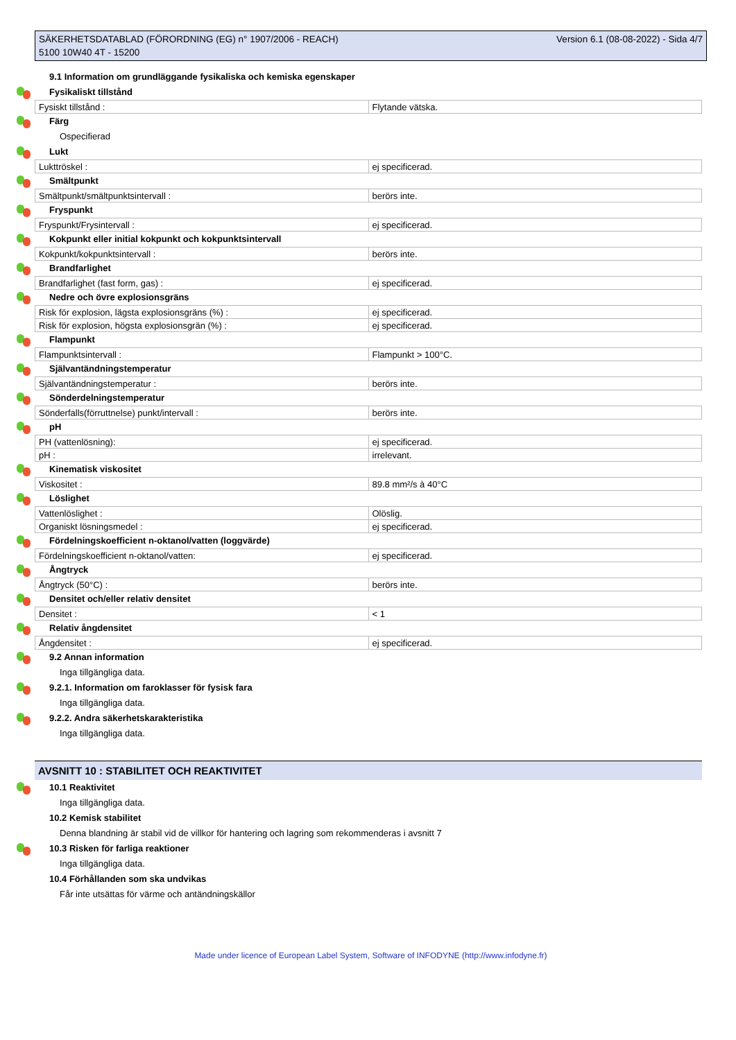SÄKERHETSDATABLAD (FÖRORDNING (EG) n° 1907/2006 - REACH)
5100 10W40 4T - 15200
Version 6.1 (08-08-2022) - Sida 4/7
9.1 Information om grundläggande fysikaliska och kemiska egenskaper
Fysikaliskt tillstånd
| Fysiskt tillstånd : | Flytande vätska. |
Färg
Ospecifierad
Lukt
| Lukttröskel : | ej specificerad. |
Smältpunkt
| Smältpunkt/smältpunktsintervall : | berörs inte. |
Fryspunkt
| Fryspunkt/Frysintervall : | ej specificerad. |
Kokpunkt eller initial kokpunkt och kokpunktsintervall
| Kokpunkt/kokpunktsintervall : | berörs inte. |
Brandfarlighet
| Brandfarlighet (fast form, gas) : | ej specificerad. |
Nedre och övre explosionsgräns
| Risk för explosion, lägsta explosionsgräns (%) : | ej specificerad. |
| Risk för explosion, högsta explosionsgrän (%) : | ej specificerad. |
Flampunkt
| Flampunktsintervall : | Flampunkt > 100°C. |
Självantändningstemperatur
| Självantändningstemperatur : | berörs inte. |
Sönderdelningstemperatur
| Sönderfalls(förruttnelse) punkt/intervall : | berörs inte. |
pH
| PH (vattenlösning): | ej specificerad. |
| pH : | irrelevant. |
Kinematisk viskositet
| Viskositet : | 89.8 mm²/s à 40°C |
Löslighet
| Vattenlöslighet : | Olöslig. |
| Organiskt lösningsmedel : | ej specificerad. |
Fördelningskoefficient n-oktanol/vatten (loggvärde)
| Fördelningskoefficient n-oktanol/vatten: | ej specificerad. |
Ångtryck
| Ångtryck (50°C) : | berörs inte. |
Densitet och/eller relativ densitet
| Densitet : | < 1 |
Relativ ångdensitet
| Ångdensitet : | ej specificerad. |
9.2 Annan information
Inga tillgängliga data.
9.2.1. Information om faroklasser för fysisk fara
Inga tillgängliga data.
9.2.2. Andra säkerhetskarakteristika
Inga tillgängliga data.
AVSNITT 10 : STABILITET OCH REAKTIVITET
10.1 Reaktivitet
Inga tillgängliga data.
10.2 Kemisk stabilitet
Denna blandning är stabil vid de villkor för hantering och lagring som rekommenderas i avsnitt 7
10.3 Risken för farliga reaktioner
Inga tillgängliga data.
10.4 Förhållanden som ska undvikas
Får inte utsättas för värme och antändningskällor
Made under licence of European Label System, Software of INFODYNE (http://www.infodyne.fr)